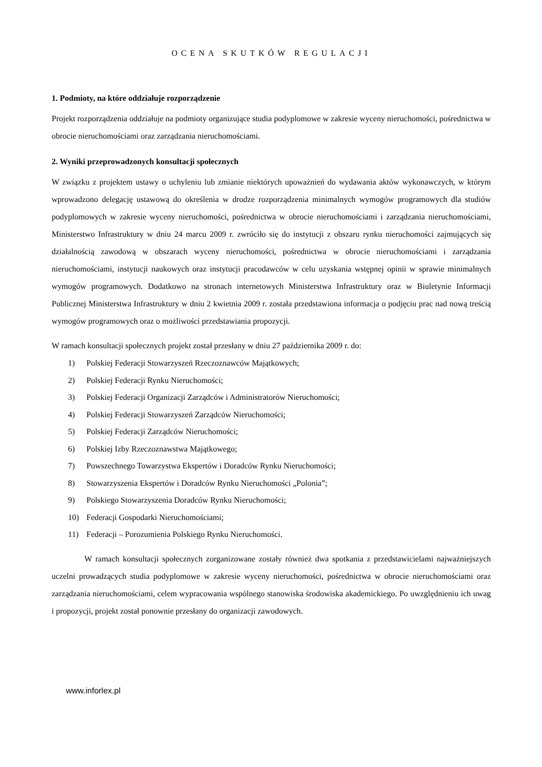OCENA SKUTKÓW REGULACJI
1. Podmioty, na które oddziałuje rozporządzenie
Projekt rozporządzenia oddziałuje na podmioty organizujące studia podyplomowe w zakresie wyceny nieruchomości, pośrednictwa w obrocie nieruchomościami oraz zarządzania nieruchomościami.
2. Wyniki przeprowadzonych konsultacji społecznych
W związku z projektem ustawy o uchyleniu lub zmianie niektórych upoważnień do wydawania aktów wykonawczych, w którym wprowadzono delegację ustawową do określenia w drodze rozporządzenia minimalnych wymogów programowych dla studiów podyplomowych w zakresie wyceny nieruchomości, pośrednictwa w obrocie nieruchomościami i zarządzania nieruchomościami, Ministerstwo Infrastruktury w dniu 24 marcu 2009 r. zwróciło się do instytucji z obszaru rynku nieruchomości zajmujących się działalnością zawodową w obszarach wyceny nieruchomości, pośrednictwa w obrocie nieruchomościami i zarządzania nieruchomościami, instytucji naukowych oraz instytucji pracodawców w celu uzyskania wstępnej opinii w sprawie minimalnych wymogów programowych. Dodatkowo na stronach internetowych Ministerstwa Infrastruktury oraz w Biuletynie Informacji Publicznej Ministerstwa Infrastruktury w dniu 2 kwietnia 2009 r. została przedstawiona informacja o podjęciu prac nad nową treścią wymogów programowych oraz o możliwości przedstawiania propozycji.
W ramach konsultacji społecznych projekt został przesłany w dniu 27 października 2009 r. do:
1) Polskiej Federacji Stowarzyszeń Rzeczoznawców Majątkowych;
2) Polskiej Federacji Rynku Nieruchomości;
3) Polskiej Federacji Organizacji Zarządców i Administratorów Nieruchomości;
4) Polskiej Federacji Stowarzyszeń Zarządców Nieruchomości;
5) Polskiej Federacji Zarządców Nieruchomości;
6) Polskiej Izby Rzeczoznawstwa Majątkowego;
7) Powszechnego Towarzystwa Ekspertów i Doradców Rynku Nieruchomości;
8) Stowarzyszenia Ekspertów i Doradców Rynku Nieruchomości „Polonia”;
9) Polskiego Stowarzyszenia Doradców Rynku Nieruchomości;
10) Federacji Gospodarki Nieruchomościami;
11) Federacji – Porozumienia Polskiego Rynku Nieruchomości.
W ramach konsultacji społecznych zorganizowane zostały również dwa spotkania z przedstawicielami najważniejszych uczelni prowadzących studia podyplomowe w zakresie wyceny nieruchomości, pośrednictwa w obrocie nieruchomościami oraz zarządzania nieruchomościami, celem wypracowania wspólnego stanowiska środowiska akademickiego. Po uwzględnieniu ich uwag i propozycji, projekt został ponownie przesłany do organizacji zawodowych.
www.inforlex.pl